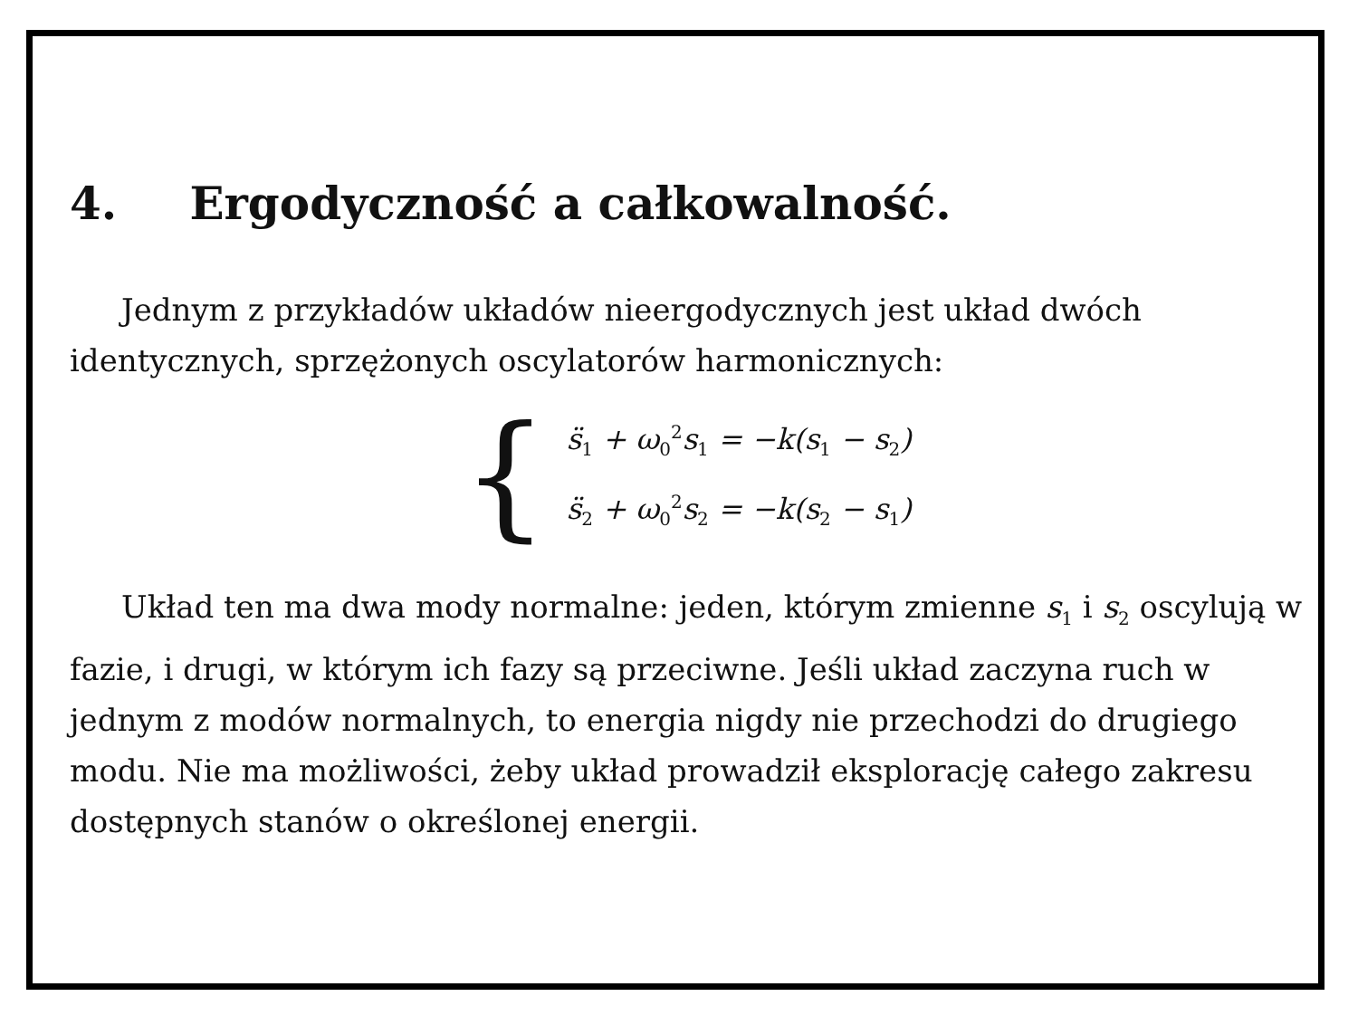4. Ergodyczność a całkowalność.
Jednym z przykładów układów nieergodycznych jest układ dwóch identycznych, sprzężonych oscylatorów harmonicznych:
{
s̈<sub>1</sub> + ω<sub>0</sub><sup>2</sup>s<sub>1</sub> = −k(s<sub>1</sub> − s<sub>2</sub>)
s̈<sub>2</sub> + ω<sub>0</sub><sup>2</sup>s<sub>2</sub> = −k(s<sub>2</sub> − s<sub>1</sub>)
Układ ten ma dwa mody normalne: jeden, którym zmienne s<sub>1</sub> i s<sub>2</sub> oscylują w fazie, i drugi, w którym ich fazy są przeciwne. Jeśli układ zaczyna ruch w jednym z modów normalnych, to energia nigdy nie przechodzi do drugiego modu. Nie ma możliwości, żeby układ prowadził eksplorację całego zakresu dostępnych stanów o określonej energii.